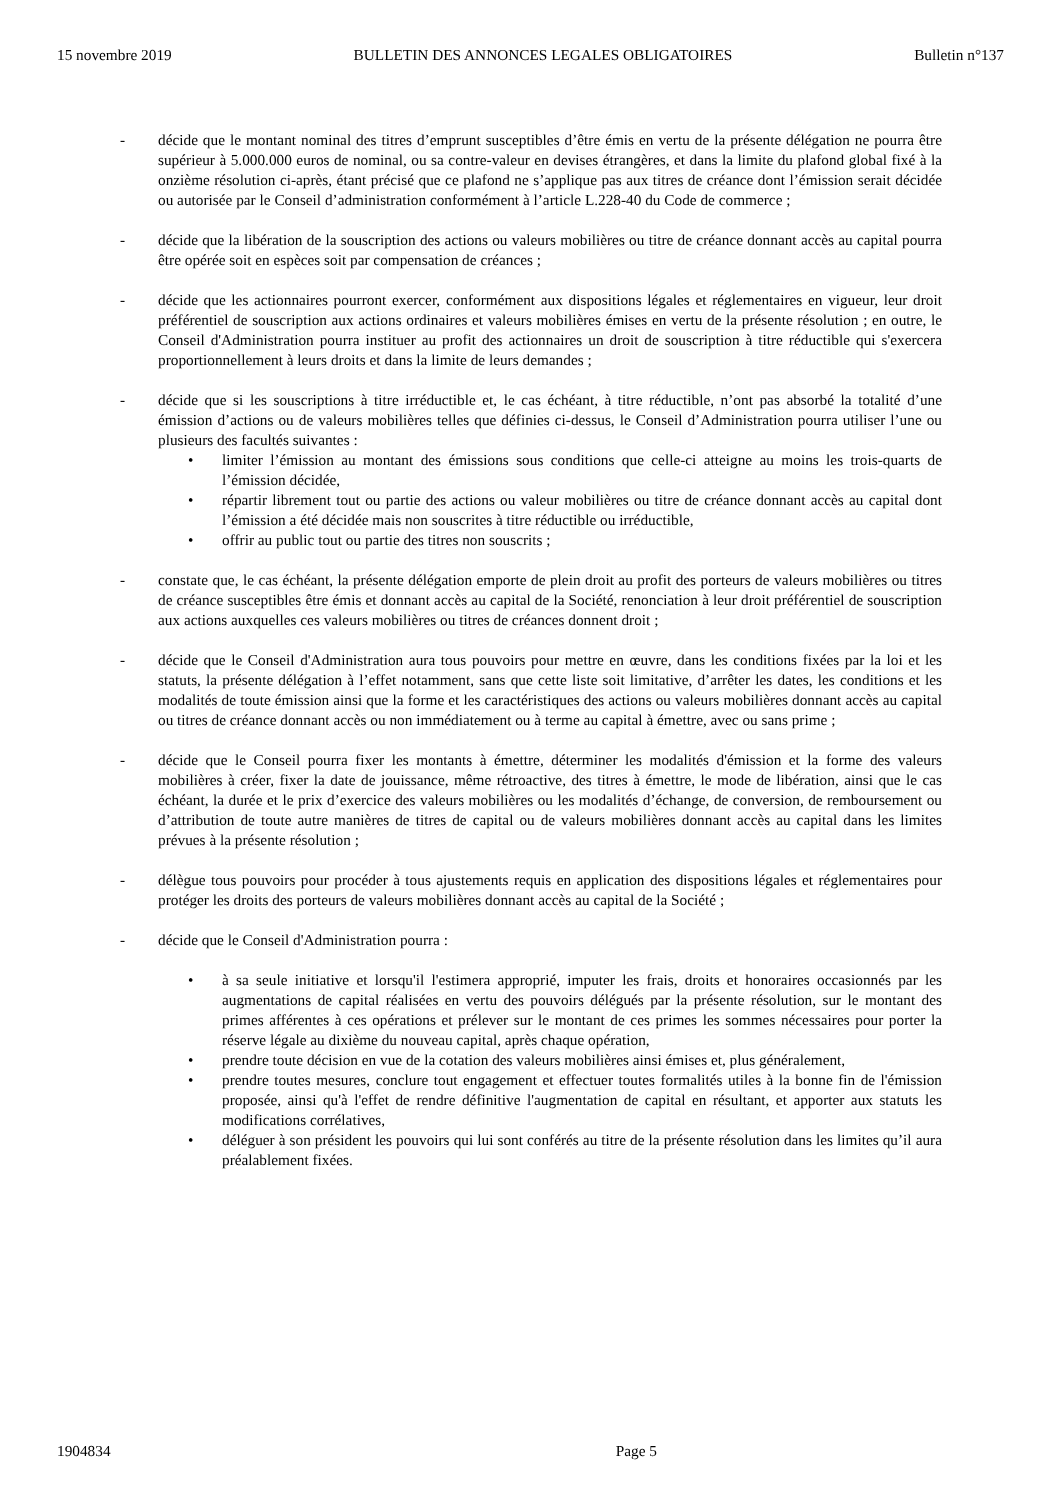15 novembre 2019 BULLETIN DES ANNONCES LEGALES OBLIGATOIRES Bulletin n°137
- décide que le montant nominal des titres d’emprunt susceptibles d’être émis en vertu de la présente délégation ne pourra être supérieur à 5.000.000 euros de nominal, ou sa contre-valeur en devises étrangères, et dans la limite du plafond global fixé à la onzième résolution ci-après, étant précisé que ce plafond ne s’applique pas aux titres de créance dont l’émission serait décidée ou autorisée par le Conseil d’administration conformément à l’article L.228-40 du Code de commerce ;
- décide que la libération de la souscription des actions ou valeurs mobilières ou titre de créance donnant accès au capital pourra être opérée soit en espèces soit par compensation de créances ;
- décide que les actionnaires pourront exercer, conformément aux dispositions légales et réglementaires en vigueur, leur droit préférentiel de souscription aux actions ordinaires et valeurs mobilières émises en vertu de la présente résolution ; en outre, le Conseil d'Administration pourra instituer au profit des actionnaires un droit de souscription à titre réductible qui s'exercera proportionnellement à leurs droits et dans la limite de leurs demandes ;
- décide que si les souscriptions à titre irréductible et, le cas échéant, à titre réductible, n’ont pas absorbé la totalité d’une émission d’actions ou de valeurs mobilières telles que définies ci-dessus, le Conseil d’Administration pourra utiliser l’une ou plusieurs des facultés suivantes :
• limiter l’émission au montant des émissions sous conditions que celle-ci atteigne au moins les trois-quarts de l’émission décidée,
• répartir librement tout ou partie des actions ou valeur mobilières ou titre de créance donnant accès au capital dont l’émission a été décidée mais non souscrites à titre réductible ou irréductible,
• offrir au public tout ou partie des titres non souscrits ;
- constate que, le cas échéant, la présente délégation emporte de plein droit au profit des porteurs de valeurs mobilières ou titres de créance susceptibles être émis et donnant accès au capital de la Société, renonciation à leur droit préférentiel de souscription aux actions auxquelles ces valeurs mobilières ou titres de créances donnent droit ;
- décide que le Conseil d'Administration aura tous pouvoirs pour mettre en œuvre, dans les conditions fixées par la loi et les statuts, la présente délégation à l’effet notamment, sans que cette liste soit limitative, d’arrêter les dates, les conditions et les modalités de toute émission ainsi que la forme et les caractéristiques des actions ou valeurs mobilières donnant accès au capital ou titres de créance donnant accès ou non immédiatement ou à terme au capital à émettre, avec ou sans prime ;
- décide que le Conseil pourra fixer les montants à émettre, déterminer les modalités d'émission et la forme des valeurs mobilières à créer, fixer la date de jouissance, même rétroactive, des titres à émettre, le mode de libération, ainsi que le cas échéant, la durée et le prix d’exercice des valeurs mobilières ou les modalités d’échange, de conversion, de remboursement ou d’attribution de toute autre manières de titres de capital ou de valeurs mobilières donnant accès au capital dans les limites prévues à la présente résolution ;
- délègue tous pouvoirs pour procéder à tous ajustements requis en application des dispositions légales et réglementaires pour protéger les droits des porteurs de valeurs mobilières donnant accès au capital de la Société ;
- décide que le Conseil d'Administration pourra :
• à sa seule initiative et lorsqu'il l'estimera approprié, imputer les frais, droits et honoraires occasionnés par les augmentations de capital réalisées en vertu des pouvoirs délégués par la présente résolution, sur le montant des primes afférentes à ces opérations et prélever sur le montant de ces primes les sommes nécessaires pour porter la réserve légale au dixième du nouveau capital, après chaque opération,
• prendre toute décision en vue de la cotation des valeurs mobilières ainsi émises et, plus généralement,
• prendre toutes mesures, conclure tout engagement et effectuer toutes formalités utiles à la bonne fin de l'émission proposée, ainsi qu'à l'effet de rendre définitive l'augmentation de capital en résultant, et apporter aux statuts les modifications corrélatives,
• déléguer à son président les pouvoirs qui lui sont conférés au titre de la présente résolution dans les limites qu’il aura préalablement fixées.
1904834 Page 5